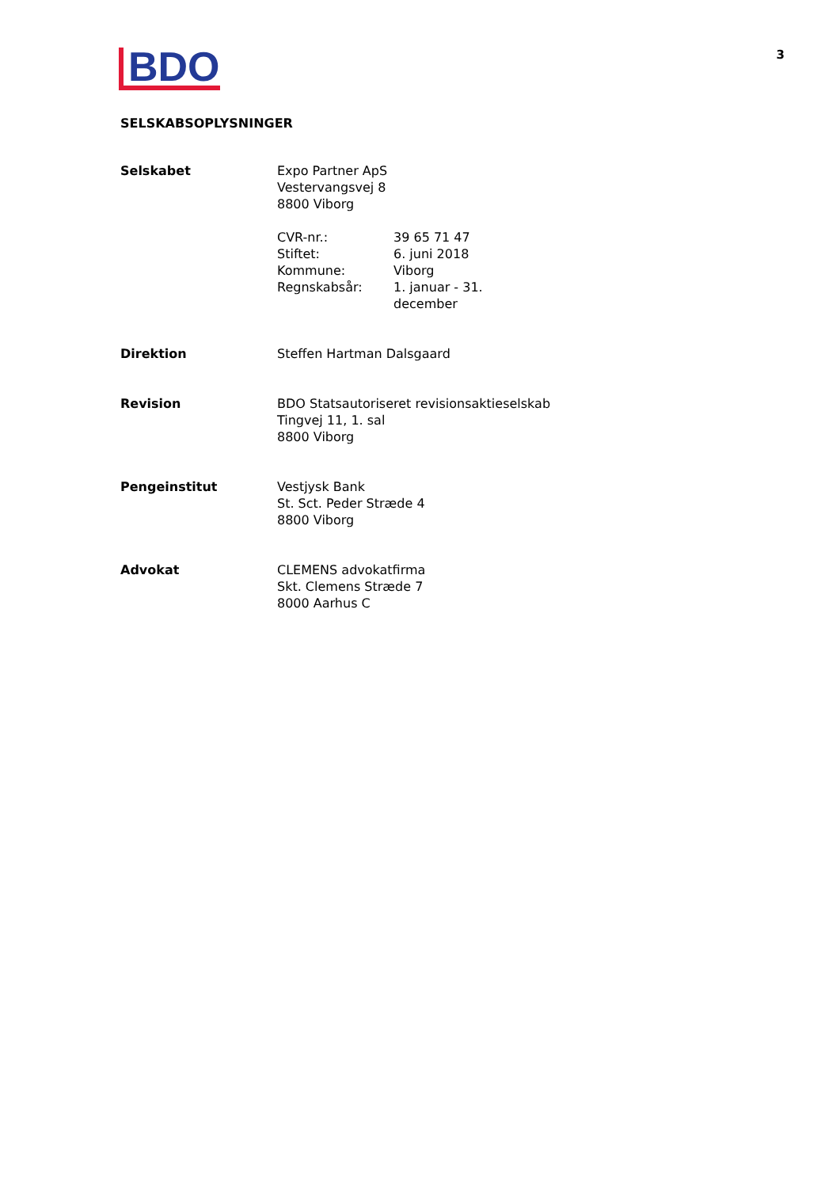BDO
3
SELSKABSOPLYSNINGER
| Selskabet | Expo Partner ApS Vestervangsvej 8 8800 Viborg / CVR-nr.: / 39 65 71 47 / / Stiftet: / 6. juni 2018 / / Kommune: / Viborg / / Regnskabsår: / 1. januar - 31. december / |
| Direktion | Steffen Hartman Dalsgaard |
| Revision | BDO Statsautoriseret revisionsaktieselskab Tingvej 11, 1. sal 8800 Viborg |
| Pengeinstitut | Vestjysk Bank St. Sct. Peder Stræde 4 8800 Viborg |
| Advokat | CLEMENS advokatfirma Skt. Clemens Stræde 7 8000 Aarhus C |